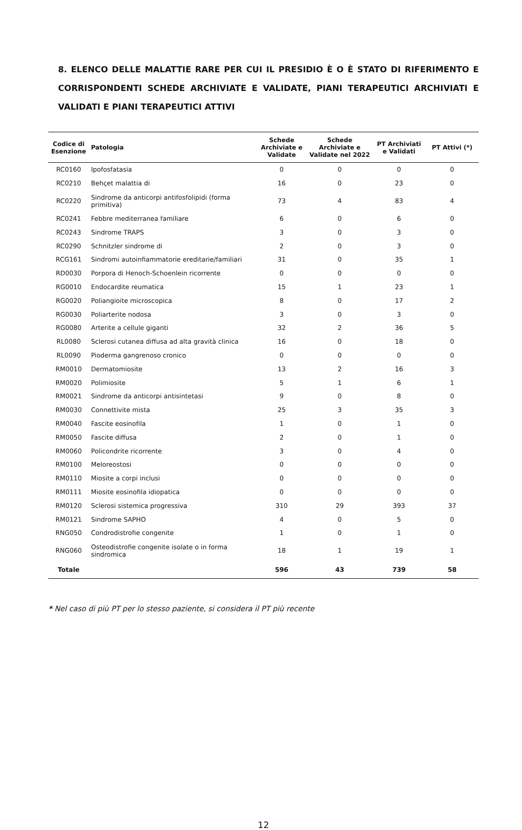8. ELENCO DELLE MALATTIE RARE PER CUI IL PRESIDIO È O È STATO DI RIFERIMENTO E CORRISPONDENTI SCHEDE ARCHIVIATE E VALIDATE, PIANI TERAPEUTICI ARCHIVIATI E VALIDATI E PIANI TERAPEUTICI ATTIVI
| Codice di Esenzione | Patologia | Schede Archiviate e Validate | Schede Archiviate e Validate nel 2022 | PT Archiviati e Validati | PT Attivi (*) |
| --- | --- | --- | --- | --- | --- |
| RC0160 | Ipofosfatasia | 0 | 0 | 0 | 0 |
| RC0210 | Behçet malattia di | 16 | 0 | 23 | 0 |
| RC0220 | Sindrome da anticorpi antifosfolipidi (forma primitiva) | 73 | 4 | 83 | 4 |
| RC0241 | Febbre mediterranea familiare | 6 | 0 | 6 | 0 |
| RC0243 | Sindrome TRAPS | 3 | 0 | 3 | 0 |
| RC0290 | Schnitzler sindrome di | 2 | 0 | 3 | 0 |
| RCG161 | Sindromi autoinfiammatorie ereditarie/familiari | 31 | 0 | 35 | 1 |
| RD0030 | Porpora di Henoch-Schoenlein ricorrente | 0 | 0 | 0 | 0 |
| RG0010 | Endocardite reumatica | 15 | 1 | 23 | 1 |
| RG0020 | Poliangioite microscopica | 8 | 0 | 17 | 2 |
| RG0030 | Poliarterite nodosa | 3 | 0 | 3 | 0 |
| RG0080 | Arterite a cellule giganti | 32 | 2 | 36 | 5 |
| RL0080 | Sclerosi cutanea diffusa ad alta gravità clinica | 16 | 0 | 18 | 0 |
| RL0090 | Pioderma gangrenoso cronico | 0 | 0 | 0 | 0 |
| RM0010 | Dermatomiosite | 13 | 2 | 16 | 3 |
| RM0020 | Polimiosite | 5 | 1 | 6 | 1 |
| RM0021 | Sindrome da anticorpi antisintetasi | 9 | 0 | 8 | 0 |
| RM0030 | Connettivite mista | 25 | 3 | 35 | 3 |
| RM0040 | Fascite eosinofila | 1 | 0 | 1 | 0 |
| RM0050 | Fascite diffusa | 2 | 0 | 1 | 0 |
| RM0060 | Policondrite ricorrente | 3 | 0 | 4 | 0 |
| RM0100 | Meloreostosi | 0 | 0 | 0 | 0 |
| RM0110 | Miosite a corpi inclusi | 0 | 0 | 0 | 0 |
| RM0111 | Miosite eosinofila idiopatica | 0 | 0 | 0 | 0 |
| RM0120 | Sclerosi sistemica progressiva | 310 | 29 | 393 | 37 |
| RM0121 | Sindrome SAPHO | 4 | 0 | 5 | 0 |
| RNG050 | Condrodistrofie congenite | 1 | 0 | 1 | 0 |
| RNG060 | Osteodistrofie congenite isolate o in forma sindromica | 18 | 1 | 19 | 1 |
| Totale | | 596 | 43 | 739 | 58 |
* Nel caso di più PT per lo stesso paziente, si considera il PT più recente
12